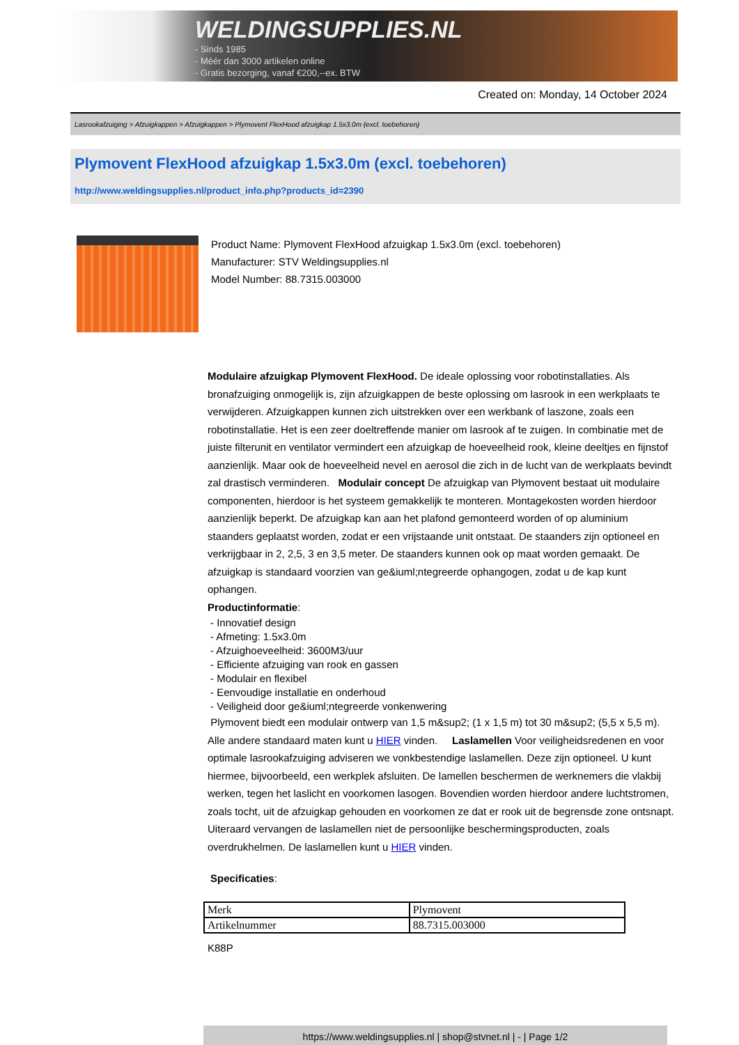WELDINGSUPPLIES.NL
- Sinds 1985
- Méér dan 3000 artikelen online
- Gratis bezorging, vanaf €200,--ex. BTW
Created on: Monday, 14 October 2024
Lasrookafzuiging > Afzuigkappen > Afzuigkappen > Plymovent FlexHood afzuigkap 1.5x3.0m (excl. toebehoren)
Plymovent FlexHood afzuigkap 1.5x3.0m (excl. toebehoren)
http://www.weldingsupplies.nl/product_info.php?products_id=2390
Product Name: Plymovent FlexHood afzuigkap 1.5x3.0m (excl. toebehoren)
Manufacturer: STV Weldingsupplies.nl
Model Number: 88.7315.003000
Modulaire afzuigkap Plymovent FlexHood. De ideale oplossing voor robotinstallaties. Als bronafzuiging onmogelijk is, zijn afzuigkappen de beste oplossing om lasrook in een werkplaats te verwijderen. Afzuigkappen kunnen zich uitstrekken over een werkbank of laszone, zoals een robotinstallatie. Het is een zeer doeltreffende manier om lasrook af te zuigen. In combinatie met de juiste filterunit en ventilator vermindert een afzuigkap de hoeveelheid rook, kleine deeltjes en fijnstof aanzienlijk. Maar ook de hoeveelheid nevel en aerosol die zich in de lucht van de werkplaats bevindt zal drastisch verminderen. Modulair concept De afzuigkap van Plymovent bestaat uit modulaire componenten, hierdoor is het systeem gemakkelijk te monteren. Montagekosten worden hierdoor aanzienlijk beperkt. De afzuigkap kan aan het plafond gemonteerd worden of op aluminium staanders geplaatst worden, zodat er een vrijstaande unit ontstaat. De staanders zijn optioneel en verkrijgbaar in 2, 2,5, 3 en 3,5 meter. De staanders kunnen ook op maat worden gemaakt. De afzuigkap is standaard voorzien van ge&iuml;ntegreerde ophangogen, zodat u de kap kunt ophangen.
Productinformatie:
- Innovatief design
- Afmeting: 1.5x3.0m
- Afzuighoeveelheid: 3600M3/uur
- Efficiente afzuiging van rook en gassen
- Modulair en flexibel
- Eenvoudige installatie en onderhoud
- Veiligheid door ge&iuml;ntegreerde vonkenwering
Plymovent biedt een modulair ontwerp van 1,5 m&sup2; (1 x 1,5 m) tot 30 m&sup2; (5,5 x 5,5 m). Alle andere standaard maten kunt u HIER vinden. Laslamellen Voor veiligheidsredenen en voor optimale lasrookafzuiging adviseren we vonkbestendige laslamellen. Deze zijn optioneel. U kunt hiermee, bijvoorbeeld, een werkplek afsluiten. De lamellen beschermen de werknemers die vlakbij werken, tegen het laslicht en voorkomen lasogen. Bovendien worden hierdoor andere luchtstromen, zoals tocht, uit de afzuigkap gehouden en voorkomen ze dat er rook uit de begrensde zone ontsnapt. Uiteraard vervangen de laslamellen niet de persoonlijke beschermingsproducten, zoals overdrukhelmen. De laslamellen kunt u HIER vinden.
Specificaties:
| Merk | Plymovent |
| Artikelnummer | 88.7315.003000 |
K88P
https://www.weldingsupplies.nl | shop@stvnet.nl | - | Page 1/2